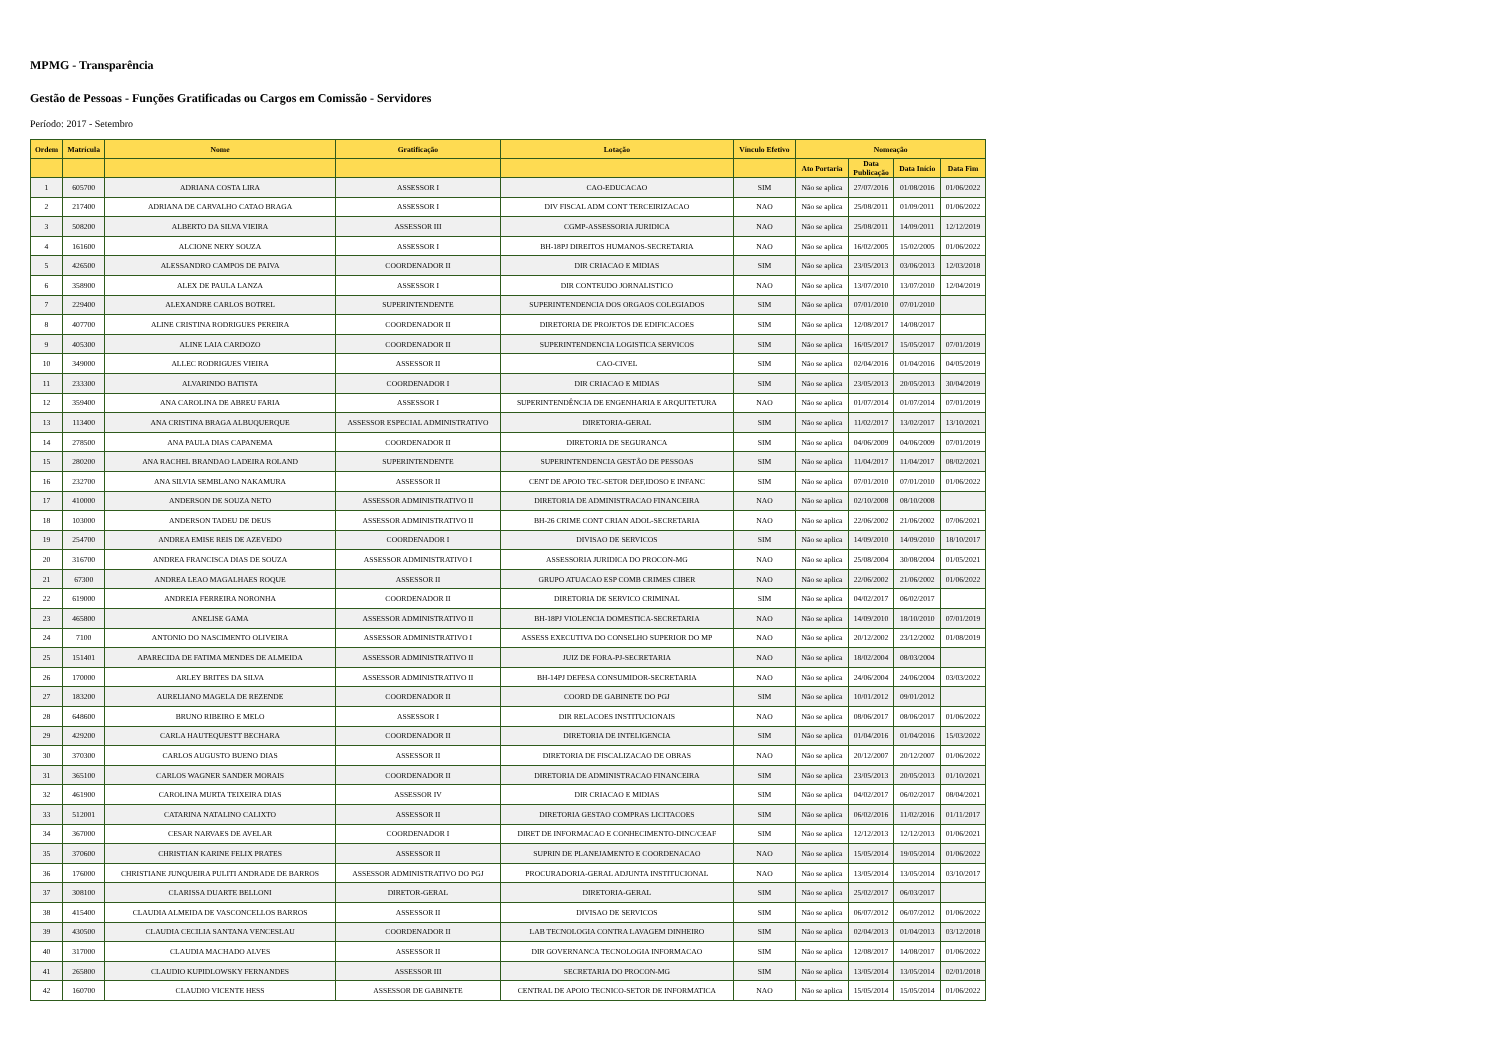MPMG - Transparência
Gestão de Pessoas - Funções Gratificadas ou Cargos em Comissão - Servidores
Período: 2017 - Setembro
| Ordem | Matrícula | Nome | Gratificação | Lotação | Vínculo Efetivo | Nomeação | | | |
| --- | --- | --- | --- | --- | --- | --- | --- | --- | --- |
| | | | | | | Ato Portaria | Data Publicação | Data Início | Data Fim |
| 1 | 605700 | ADRIANA COSTA LIRA | ASSESSOR I | CAO-EDUCACAO | SIM | Não se aplica | 27/07/2016 | 01/08/2016 | 01/06/2022 |
| 2 | 217400 | ADRIANA DE CARVALHO CATAO BRAGA | ASSESSOR I | DIV FISCAL ADM CONT TERCEIRIZACAO | NAO | Não se aplica | 25/08/2011 | 01/09/2011 | 01/06/2022 |
| 3 | 508200 | ALBERTO DA SILVA VIEIRA | ASSESSOR III | CGMP-ASSESSORIA JURIDICA | NAO | Não se aplica | 25/08/2011 | 14/09/2011 | 12/12/2019 |
| 4 | 161600 | ALCIONE NERY SOUZA | ASSESSOR I | BH-18PJ DIREITOS HUMANOS-SECRETARIA | NAO | Não se aplica | 16/02/2005 | 15/02/2005 | 01/06/2022 |
| 5 | 426500 | ALESSANDRO CAMPOS DE PAIVA | COORDENADOR II | DIR CRIACAO E MIDIAS | SIM | Não se aplica | 23/05/2013 | 03/06/2013 | 12/03/2018 |
| 6 | 358900 | ALEX DE PAULA LANZA | ASSESSOR I | DIR CONTEUDO JORNALISTICO | NAO | Não se aplica | 13/07/2010 | 13/07/2010 | 12/04/2019 |
| 7 | 229400 | ALEXANDRE CARLOS BOTREL | SUPERINTENDENTE | SUPERINTENDENCIA DOS ORGAOS COLEGIADOS | SIM | Não se aplica | 07/01/2010 | 07/01/2010 | |
| 8 | 407700 | ALINE CRISTINA RODRIGUES PEREIRA | COORDENADOR II | DIRETORIA DE PROJETOS DE EDIFICACOES | SIM | Não se aplica | 12/08/2017 | 14/08/2017 | |
| 9 | 405300 | ALINE LAIA CARDOZO | COORDENADOR II | SUPERINTENDENCIA LOGISTICA SERVICOS | SIM | Não se aplica | 16/05/2017 | 15/05/2017 | 07/01/2019 |
| 10 | 349000 | ALLEC RODRIGUES VIEIRA | ASSESSOR II | CAO-CIVEL | SIM | Não se aplica | 02/04/2016 | 01/04/2016 | 04/05/2019 |
| 11 | 233300 | ALVARINDO BATISTA | COORDENADOR I | DIR CRIACAO E MIDIAS | SIM | Não se aplica | 23/05/2013 | 20/05/2013 | 30/04/2019 |
| 12 | 359400 | ANA CAROLINA DE ABREU FARIA | ASSESSOR I | SUPERINTENDÊNCIA DE ENGENHARIA E ARQUITETURA | NAO | Não se aplica | 01/07/2014 | 01/07/2014 | 07/01/2019 |
| 13 | 113400 | ANA CRISTINA BRAGA ALBUQUERQUE | ASSESSOR ESPECIAL ADMINISTRATIVO | DIRETORIA-GERAL | SIM | Não se aplica | 11/02/2017 | 13/02/2017 | 13/10/2021 |
| 14 | 278500 | ANA PAULA DIAS CAPANEMA | COORDENADOR II | DIRETORIA DE SEGURANCA | SIM | Não se aplica | 04/06/2009 | 04/06/2009 | 07/01/2019 |
| 15 | 280200 | ANA RACHEL BRANDAO LADEIRA ROLAND | SUPERINTENDENTE | SUPERINTENDENCIA GESTÃO DE PESSOAS | SIM | Não se aplica | 11/04/2017 | 11/04/2017 | 08/02/2021 |
| 16 | 232700 | ANA SILVIA SEMBLANO NAKAMURA | ASSESSOR II | CENT DE APOIO TEC-SETOR DEF,IDOSO E INFANC | SIM | Não se aplica | 07/01/2010 | 07/01/2010 | 01/06/2022 |
| 17 | 410000 | ANDERSON DE SOUZA NETO | ASSESSOR ADMINISTRATIVO II | DIRETORIA DE ADMINISTRACAO FINANCEIRA | NAO | Não se aplica | 02/10/2008 | 08/10/2008 | |
| 18 | 103000 | ANDERSON TADEU DE DEUS | ASSESSOR ADMINISTRATIVO II | BH-26 CRIME CONT CRIAN ADOL-SECRETARIA | NAO | Não se aplica | 22/06/2002 | 21/06/2002 | 07/06/2021 |
| 19 | 254700 | ANDREA EMISE REIS DE AZEVEDO | COORDENADOR I | DIVISAO DE SERVICOS | SIM | Não se aplica | 14/09/2010 | 14/09/2010 | 18/10/2017 |
| 20 | 316700 | ANDREA FRANCISCA DIAS DE SOUZA | ASSESSOR ADMINISTRATIVO I | ASSESSORIA JURIDICA DO PROCON-MG | NAO | Não se aplica | 25/08/2004 | 30/08/2004 | 01/05/2021 |
| 21 | 67300 | ANDREA LEAO MAGALHAES ROQUE | ASSESSOR II | GRUPO ATUACAO ESP COMB CRIMES CIBER | NAO | Não se aplica | 22/06/2002 | 21/06/2002 | 01/06/2022 |
| 22 | 619000 | ANDREIA FERREIRA NORONHA | COORDENADOR II | DIRETORIA DE SERVICO CRIMINAL | SIM | Não se aplica | 04/02/2017 | 06/02/2017 | |
| 23 | 465800 | ANELISE GAMA | ASSESSOR ADMINISTRATIVO II | BH-18PJ VIOLENCIA DOMESTICA-SECRETARIA | NAO | Não se aplica | 14/09/2010 | 18/10/2010 | 07/01/2019 |
| 24 | 7100 | ANTONIO DO NASCIMENTO OLIVEIRA | ASSESSOR ADMINISTRATIVO I | ASSESS EXECUTIVA DO CONSELHO SUPERIOR DO MP | NAO | Não se aplica | 20/12/2002 | 23/12/2002 | 01/08/2019 |
| 25 | 151401 | APARECIDA DE FATIMA MENDES DE ALMEIDA | ASSESSOR ADMINISTRATIVO II | JUIZ DE FORA-PJ-SECRETARIA | NAO | Não se aplica | 18/02/2004 | 08/03/2004 | |
| 26 | 170000 | ARLEY BRITES DA SILVA | ASSESSOR ADMINISTRATIVO II | BH-14PJ DEFESA CONSUMIDOR-SECRETARIA | NAO | Não se aplica | 24/06/2004 | 24/06/2004 | 03/03/2022 |
| 27 | 183200 | AURELIANO MAGELA DE REZENDE | COORDENADOR II | COORD DE GABINETE DO PGJ | SIM | Não se aplica | 10/01/2012 | 09/01/2012 | |
| 28 | 648600 | BRUNO RIBEIRO E MELO | ASSESSOR I | DIR RELACOES INSTITUCIONAIS | NAO | Não se aplica | 08/06/2017 | 08/06/2017 | 01/06/2022 |
| 29 | 429200 | CARLA HAUTEQUESTT BECHARA | COORDENADOR II | DIRETORIA DE INTELIGENCIA | SIM | Não se aplica | 01/04/2016 | 01/04/2016 | 15/03/2022 |
| 30 | 370300 | CARLOS AUGUSTO BUENO DIAS | ASSESSOR II | DIRETORIA DE FISCALIZACAO DE OBRAS | NAO | Não se aplica | 20/12/2007 | 20/12/2007 | 01/06/2022 |
| 31 | 365100 | CARLOS WAGNER SANDER MORAIS | COORDENADOR II | DIRETORIA DE ADMINISTRACAO FINANCEIRA | SIM | Não se aplica | 23/05/2013 | 20/05/2013 | 01/10/2021 |
| 32 | 461900 | CAROLINA MURTA TEIXEIRA DIAS | ASSESSOR IV | DIR CRIACAO E MIDIAS | SIM | Não se aplica | 04/02/2017 | 06/02/2017 | 08/04/2021 |
| 33 | 512001 | CATARINA NATALINO CALIXTO | ASSESSOR II | DIRETORIA GESTAO COMPRAS LICITACOES | SIM | Não se aplica | 06/02/2016 | 11/02/2016 | 01/11/2017 |
| 34 | 367000 | CESAR NARVAES DE AVELAR | COORDENADOR I | DIRET DE INFORMACAO E CONHECIMENTO-DINC/CEAF | SIM | Não se aplica | 12/12/2013 | 12/12/2013 | 01/06/2021 |
| 35 | 370600 | CHRISTIAN KARINE FELIX PRATES | ASSESSOR II | SUPRIN DE PLANEJAMENTO E COORDENACAO | NAO | Não se aplica | 15/05/2014 | 19/05/2014 | 01/06/2022 |
| 36 | 176000 | CHRISTIANE JUNQUEIRA PULITI ANDRADE DE BARROS | ASSESSOR ADMINISTRATIVO DO PGJ | PROCURADORIA-GERAL ADJUNTA INSTITUCIONAL | NAO | Não se aplica | 13/05/2014 | 13/05/2014 | 03/10/2017 |
| 37 | 308100 | CLARISSA DUARTE BELLONI | DIRETOR-GERAL | DIRETORIA-GERAL | SIM | Não se aplica | 25/02/2017 | 06/03/2017 | |
| 38 | 415400 | CLAUDIA ALMEIDA DE VASCONCELLOS BARROS | ASSESSOR II | DIVISAO DE SERVICOS | SIM | Não se aplica | 06/07/2012 | 06/07/2012 | 01/06/2022 |
| 39 | 430500 | CLAUDIA CECILIA SANTANA VENCESLAU | COORDENADOR II | LAB TECNOLOGIA CONTRA LAVAGEM DINHEIRO | SIM | Não se aplica | 02/04/2013 | 01/04/2013 | 03/12/2018 |
| 40 | 317000 | CLAUDIA MACHADO ALVES | ASSESSOR II | DIR GOVERNANCA TECNOLOGIA INFORMACAO | SIM | Não se aplica | 12/08/2017 | 14/08/2017 | 01/06/2022 |
| 41 | 265800 | CLAUDIO KUPIDLOWSKY FERNANDES | ASSESSOR III | SECRETARIA DO PROCON-MG | SIM | Não se aplica | 13/05/2014 | 13/05/2014 | 02/01/2018 |
| 42 | 160700 | CLAUDIO VICENTE HESS | ASSESSOR DE GABINETE | CENTRAL DE APOIO TECNICO-SETOR DE INFORMATICA | NAO | Não se aplica | 15/05/2014 | 15/05/2014 | 01/06/2022 |